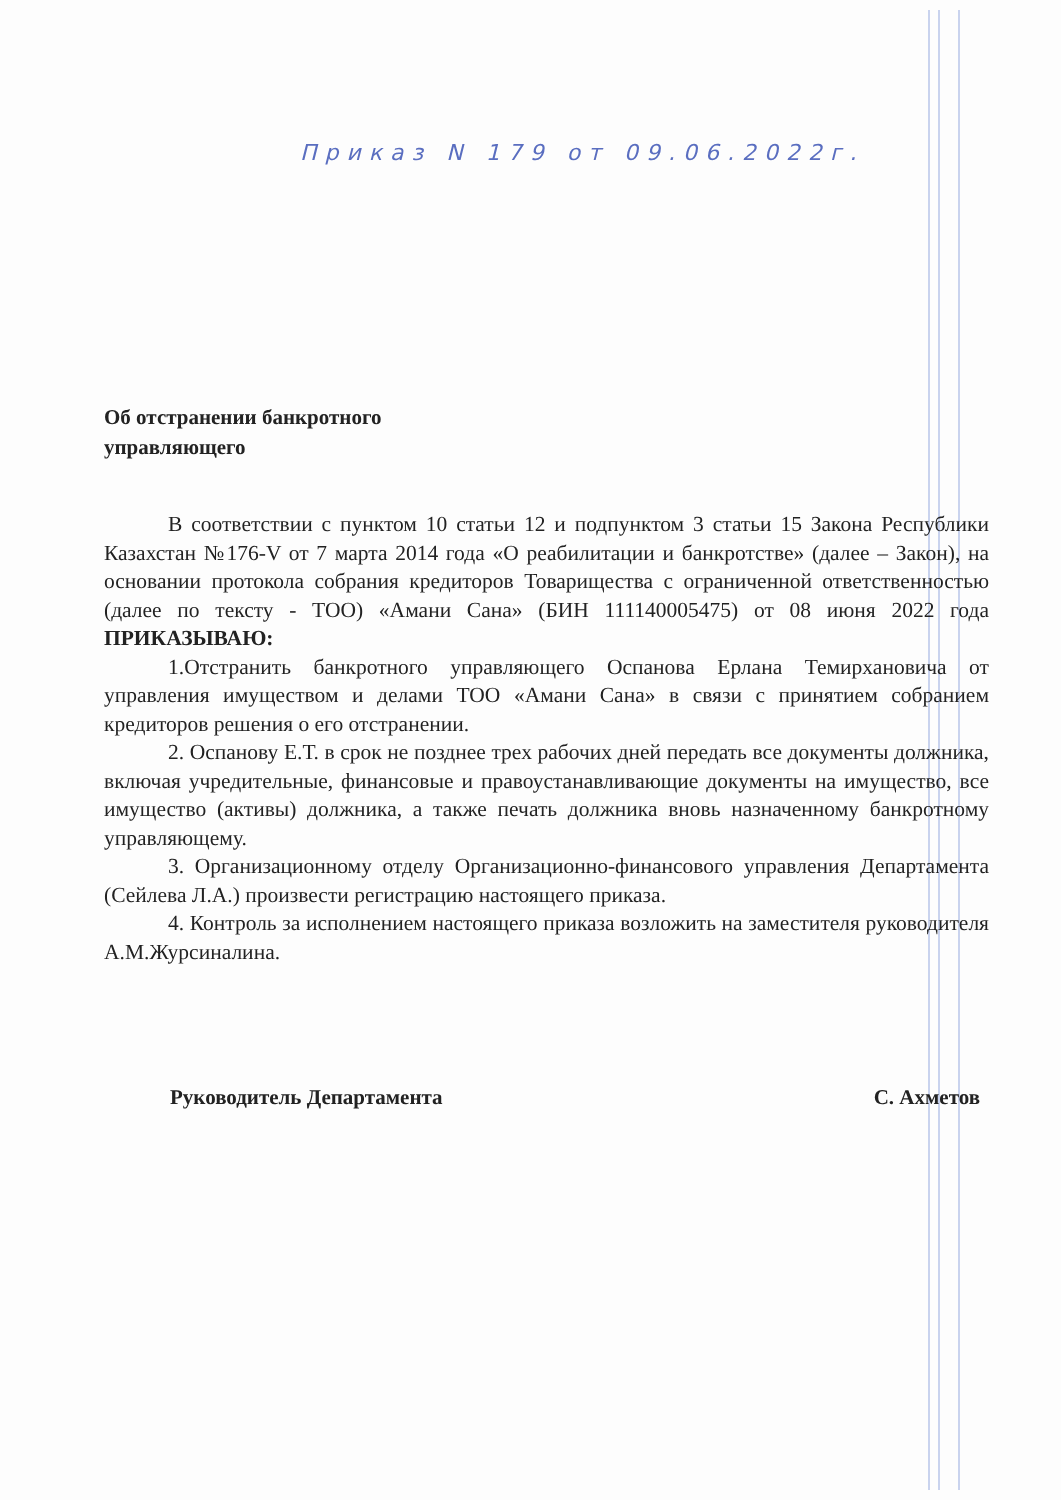Приказ N 179 от 09.06.2022г.
Об отстранении банкротного
управляющего
В соответствии с пунктом 10 статьи 12 и подпунктом 3 статьи 15 Закона Республики Казахстан №176-V от 7 марта 2014 года «О реабилитации и банкротстве» (далее – Закон), на основании протокола собрания кредиторов Товарищества с ограниченной ответственностью (далее по тексту - ТОО) «Амани Сана» (БИН 111140005475) от 08 июня 2022 года ПРИКАЗЫВАЮ:
1.Отстранить банкротного управляющего Оспанова Ерлана Темирхановича от управления имуществом и делами ТОО «Амани Сана» в связи с принятием собранием кредиторов решения о его отстранении.
2. Оспанову Е.Т. в срок не позднее трех рабочих дней передать все документы должника, включая учредительные, финансовые и правоустанавливающие документы на имущество, все имущество (активы) должника, а также печать должника вновь назначенному банкротному управляющему.
3. Организационному отделу Организационно-финансового управления Департамента (Сейлева Л.А.) произвести регистрацию настоящего приказа.
4. Контроль за исполнением настоящего приказа возложить на заместителя руководителя А.М.Журсиналина.
Руководитель Департамента С. Ахметов